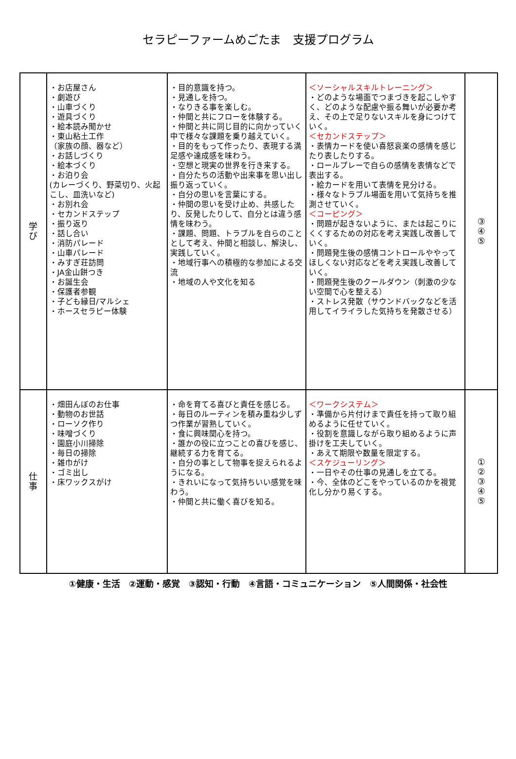セラピーファームめごたま　支援プログラム
| 学 び | ・お店屋さん ・劇遊び ・山車づくり ・遊具づくり ・絵本読み聞かせ ・東山粘土工作 （家族の顔、器など） ・お話しづくり ・絵本づくり ・お泊り会 (カレーづくり、野菜切り、火起こし、皿洗いなど) ・お別れ会 ・セカンドステップ ・振り返り ・話し合い ・消防パレード ・山車パレード ・みすぎ荘訪問 ・JA金山餅つき ・お誕生会 ・保護者参観 ・子ども縁日/マルシェ ・ホースセラピー体験 | ・目的意識を持つ。 ・見通しを持つ。 ・なりきる事を楽しむ。 ・仲間と共にフローを体験する。 ・仲間と共に同じ目的に向かっていく中で様々な課題を乗り越えていく。 ・目的をもって作ったり、表現する満足感や達成感を味わう。 ・空想と現実の世界を行き来する。 ・自分たちの活動や出来事を思い出し振り返っていく。 ・自分の思いを言葉にする。 ・仲間の思いを受け止め、共感したり、反発したりして、自分とは違う感情を味わう。 ・課題、問題、トラブルを自らのこととして考え、仲間と相談し、解決し、実践していく。 ・地域行事への積極的な参加による交流 ・地域の人や文化を知る | ＜ソーシャルスキルトレーニング＞ ・どのような場面でつまづきを起こしやすく、どのような配慮や振る舞いが必要か考え、その上で足りないスキルを身につけていく。 ＜セカンドステップ＞ ・表情カードを使い喜怒哀楽の感情を感じたり表したりする。 ・ロールプレーで自らの感情を表情などで表出する。 ・絵カードを用いて表情を見分ける。 ・様々なトラブル場面を用いて気持ちを推測させていく。 ＜コーピング＞ ・問題が起きないように、または起こりにくくするための対応を考え実践し改善していく。 ・問題発生後の感情コントロールややってほしくない対応などを考え実践し改善していく。 ・問題発生後のクールダウン（刺激の少ない空間で心を整える） ・ストレス発散（サウンドバックなどを活用してイライラした気持ちを発散させる） | ③ ④ ⑤ |
| 仕 事 | ・畑田んぼのお仕事 ・動物のお世話 ・ローソク作り ・味噌づくり ・園庭小川掃除 ・毎日の掃除 ・雑巾がけ ・ゴミ出し ・床ワックスがけ | ・命を育てる喜びと責任を感じる。 ・毎日のルーティンを積み重ね少しずつ作業が習熟していく。 ・食に興味関心を持つ。 ・誰かの役に立つことの喜びを感じ、継続する力を育てる。 ・自分の事として物事を捉えられるようになる。 ・きれいになって気持ちいい感覚を味わう。 ・仲間と共に働く喜びを知る。 | ＜ワークシステム＞ ・準備から片付けまで責任を持って取り組めるように任せていく。 ・役割を意識しながら取り組めるように声掛けを工夫していく。 ・あえて期限や数量を限定する。 ＜スケジューリング＞ ・一日やその仕事の見通しを立てる。 ・今、全体のどこをやっているのかを視覚化し分かり易くする。 | ① ② ③ ④ ⑤ |
①健康・生活　②運動・感覚　③認知・行動　④言語・コミュニケーション　⑤人間関係・社会性